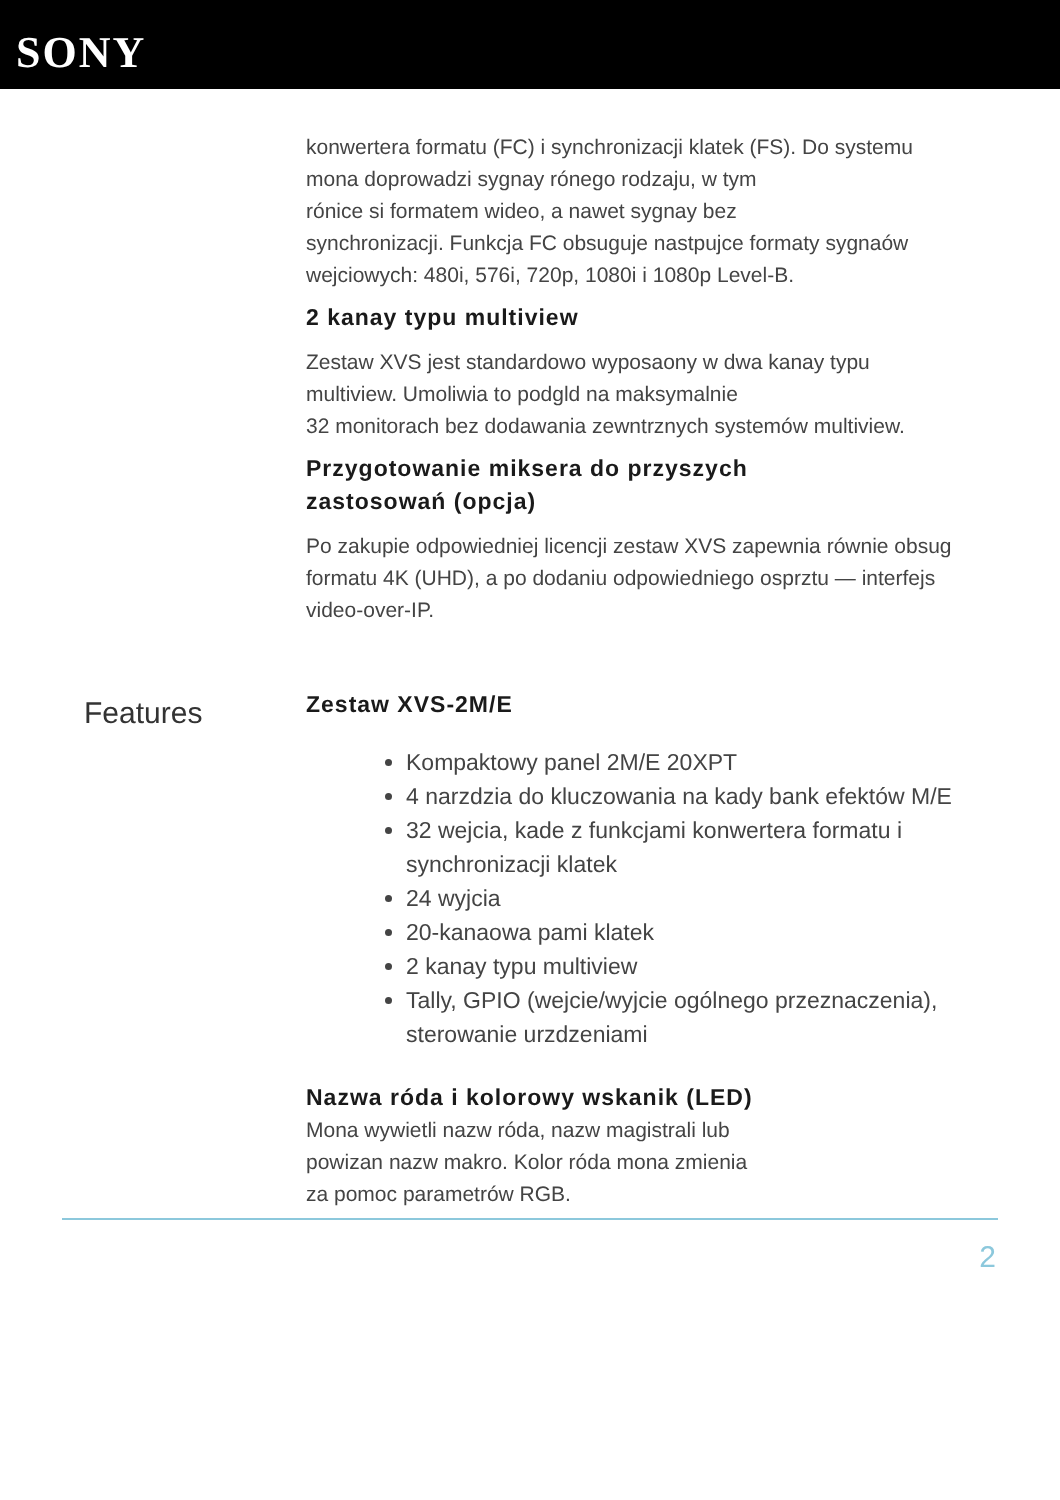SONY
konwertera formatu (FC) i synchronizacji klatek (FS). Do systemu mona doprowadzi sygnay rónego rodzaju, w tym
rónice si formatem wideo, a nawet sygnay bez
synchronizacji. Funkcja FC obsuguje nastpujce formaty sygnaów wejciowych: 480i, 576i, 720p, 1080i i 1080p Level-B.
2 kanay typu multiview
Zestaw XVS jest standardowo wyposaony w dwa kanay typu multiview. Umoliwia to podgld na maksymalnie
32 monitorach bez dodawania zewntrznych systemów multiview.
Przygotowanie miksera do przyszych
zastosowań (opcja)
Po zakupie odpowiedniej licencji zestaw XVS zapewnia równie obsug formatu 4K (UHD), a po dodaniu odpowiedniego osprztu — interfejs video-over-IP.
Features
Zestaw XVS-2M/E
Kompaktowy panel 2M/E 20XPT
4 narzdzia do kluczowania na kady bank efektów M/E
32 wejcia, kade z funkcjami konwertera formatu i synchronizacji klatek
24 wyjcia
20-kanaowa pami klatek
2 kanay typu multiview
Tally, GPIO (wejcie/wyjcie ogólnego przeznaczenia), sterowanie urzdzeniami
Nazwa róda i kolorowy wskanik (LED)
Mona wywietli nazw róda, nazw magistrali lub
powizan nazw makro. Kolor róda mona zmienia
za pomoc parametrów RGB.
2